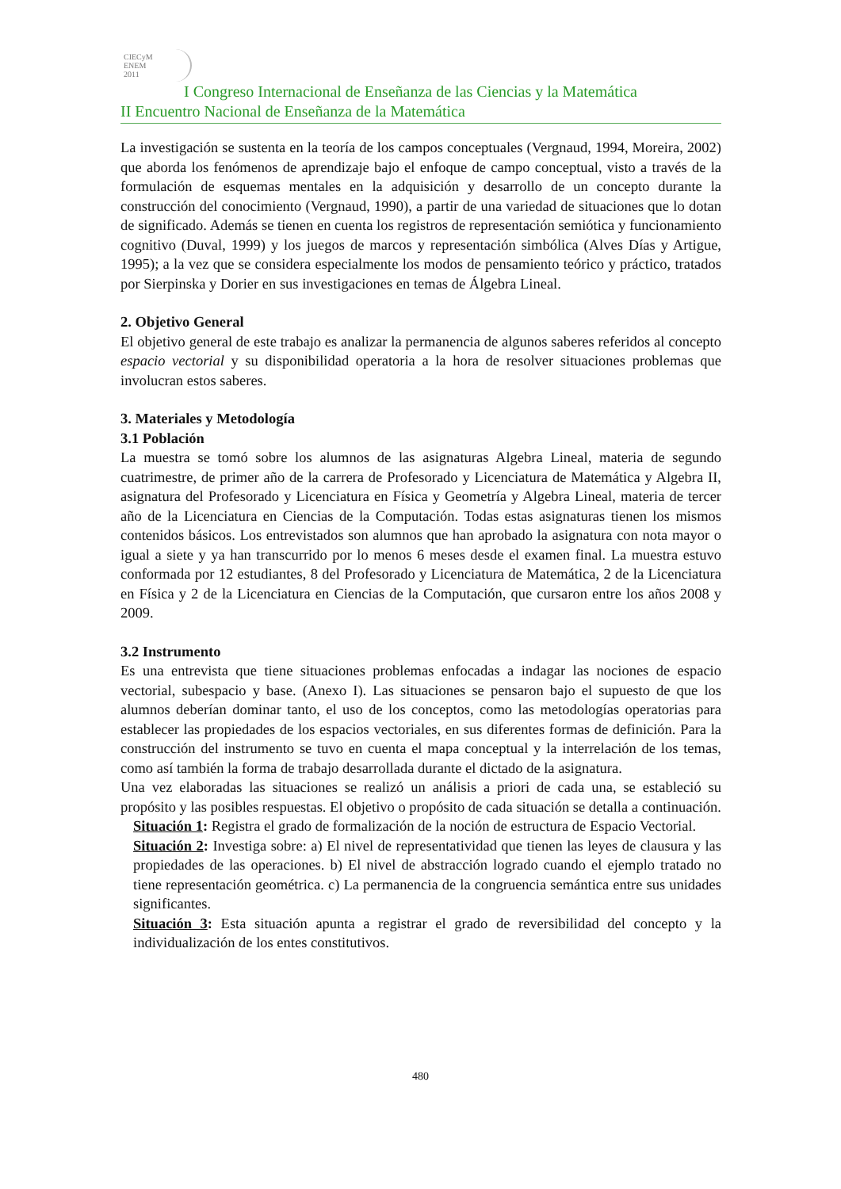CIECyM
ENEM
2011
I Congreso Internacional de Enseñanza de las Ciencias y la Matemática
II Encuentro Nacional de Enseñanza de la Matemática
La investigación se sustenta en la teoría de los campos conceptuales (Vergnaud, 1994, Moreira, 2002) que aborda los fenómenos de aprendizaje bajo el enfoque de campo conceptual, visto a través de la formulación de esquemas mentales en la adquisición y desarrollo de un concepto durante la construcción del conocimiento (Vergnaud, 1990), a partir de una variedad de situaciones que lo dotan de significado. Además se tienen en cuenta los registros de representación semiótica y funcionamiento cognitivo (Duval, 1999) y los juegos de marcos y representación simbólica (Alves Días y Artigue, 1995); a la vez que se considera especialmente los modos de pensamiento teórico y práctico, tratados por Sierpinska y Dorier en sus investigaciones en temas de Álgebra Lineal.
2. Objetivo General
El objetivo general de este trabajo es analizar la permanencia de algunos saberes referidos al concepto espacio vectorial y su disponibilidad operatoria a la hora de resolver situaciones problemas que involucran estos saberes.
3. Materiales y Metodología
3.1 Población
La muestra se tomó sobre los alumnos de las asignaturas Algebra Lineal, materia de segundo cuatrimestre, de primer año de la carrera de Profesorado y Licenciatura de Matemática y Algebra II, asignatura del Profesorado y Licenciatura en Física y Geometría y Algebra Lineal, materia de tercer año de la Licenciatura en Ciencias de la Computación. Todas estas asignaturas tienen los mismos contenidos básicos. Los entrevistados son alumnos que han aprobado la asignatura con nota mayor o igual a siete y ya han transcurrido por lo menos 6 meses desde el examen final. La muestra estuvo conformada por 12 estudiantes, 8 del Profesorado y Licenciatura de Matemática, 2 de la Licenciatura en Física y 2 de la Licenciatura en Ciencias de la Computación, que cursaron entre los años 2008 y 2009.
3.2 Instrumento
Es una entrevista que tiene situaciones problemas enfocadas a indagar las nociones de espacio vectorial, subespacio y base. (Anexo I). Las situaciones se pensaron bajo el supuesto de que los alumnos deberían dominar tanto, el uso de los conceptos, como las metodologías operatorias para establecer las propiedades de los espacios vectoriales, en sus diferentes formas de definición. Para la construcción del instrumento se tuvo en cuenta el mapa conceptual y la interrelación de los temas, como así también la forma de trabajo desarrollada durante el dictado de la asignatura.
Una vez elaboradas las situaciones se realizó un análisis a priori de cada una, se estableció su propósito y las posibles respuestas. El objetivo o propósito de cada situación se detalla a continuación.
Situación 1: Registra el grado de formalización de la noción de estructura de Espacio Vectorial.
Situación 2: Investiga sobre: a) El nivel de representatividad que tienen las leyes de clausura y las propiedades de las operaciones. b) El nivel de abstracción logrado cuando el ejemplo tratado no tiene representación geométrica. c) La permanencia de la congruencia semántica entre sus unidades significantes.
Situación 3: Esta situación apunta a registrar el grado de reversibilidad del concepto y la individualización de los entes constitutivos.
480